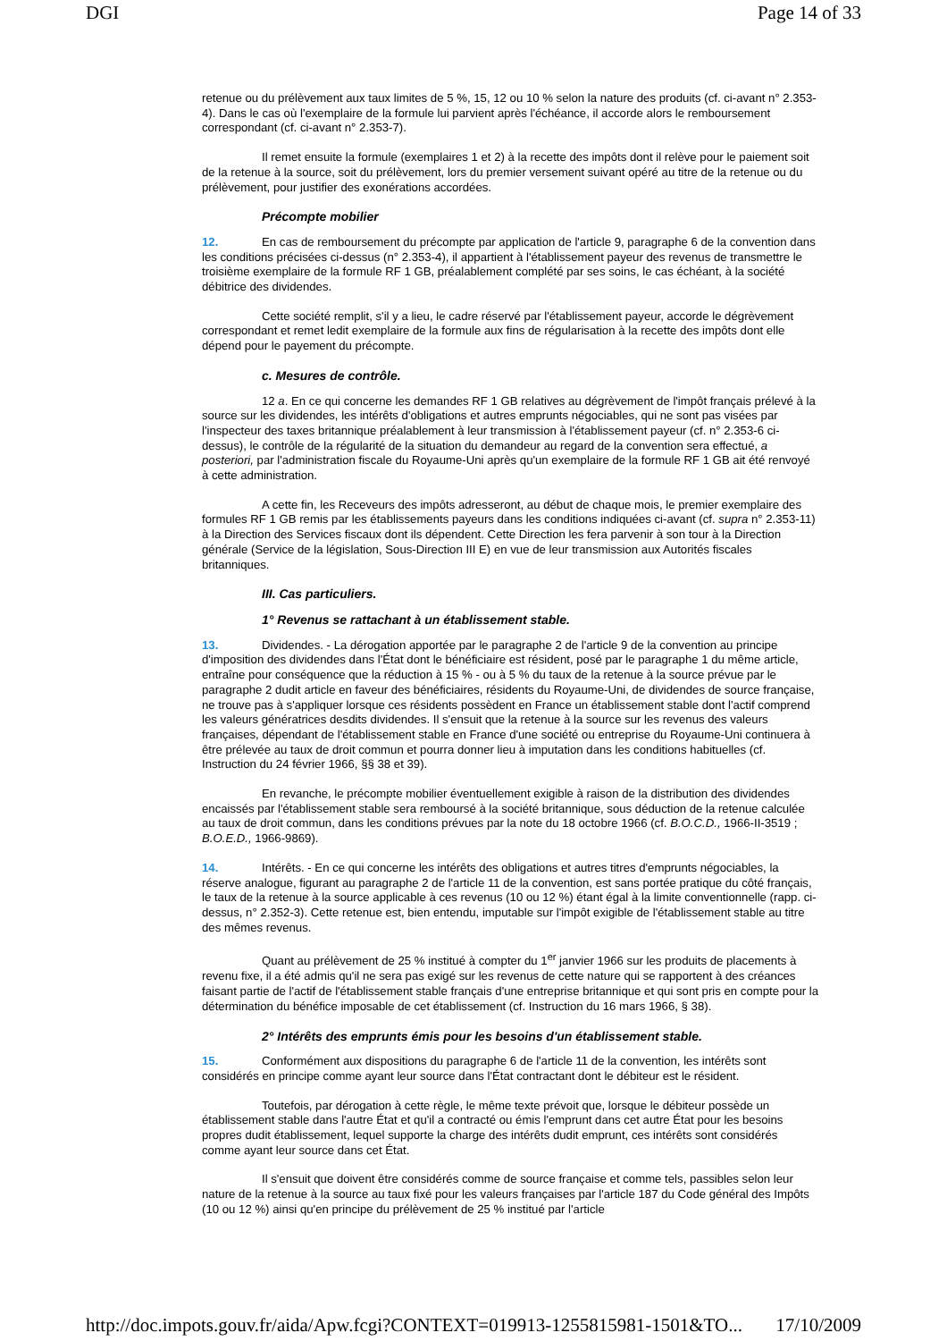DGI Page 14 of 33
retenue ou du prélèvement aux taux limites de 5 %, 15, 12 ou 10 % selon la nature des produits (cf. ci-avant n° 2.353-4). Dans le cas où l'exemplaire de la formule lui parvient après l'échéance, il accorde alors le remboursement correspondant (cf. ci-avant n° 2.353-7).
Il remet ensuite la formule (exemplaires 1 et 2) à la recette des impôts dont il relève pour le paiement soit de la retenue à la source, soit du prélèvement, lors du premier versement suivant opéré au titre de la retenue ou du prélèvement, pour justifier des exonérations accordées.
Précompte mobilier
12. En cas de remboursement du précompte par application de l'article 9, paragraphe 6 de la convention dans les conditions précisées ci-dessus (n° 2.353-4), il appartient à l'établissement payeur des revenus de transmettre le troisième exemplaire de la formule RF 1 GB, préalablement complété par ses soins, le cas échéant, à la société débitrice des dividendes.
Cette société remplit, s'il y a lieu, le cadre réservé par l'établissement payeur, accorde le dégrèvement correspondant et remet ledit exemplaire de la formule aux fins de régularisation à la recette des impôts dont elle dépend pour le payement du précompte.
c. Mesures de contrôle.
12 a. En ce qui concerne les demandes RF 1 GB relatives au dégrèvement de l'impôt français prélevé à la source sur les dividendes, les intérêts d'obligations et autres emprunts négociables, qui ne sont pas visées par l'inspecteur des taxes britannique préalablement à leur transmission à l'établissement payeur (cf. n° 2.353-6 ci-dessus), le contrôle de la régularité de la situation du demandeur au regard de la convention sera effectué, a posteriori, par l'administration fiscale du Royaume-Uni après qu'un exemplaire de la formule RF 1 GB ait été renvoyé à cette administration.
A cette fin, les Receveurs des impôts adresseront, au début de chaque mois, le premier exemplaire des formules RF 1 GB remis par les établissements payeurs dans les conditions indiquées ci-avant (cf. supra n° 2.353-11) à la Direction des Services fiscaux dont ils dépendent. Cette Direction les fera parvenir à son tour à la Direction générale (Service de la législation, Sous-Direction III E) en vue de leur transmission aux Autorités fiscales britanniques.
III. Cas particuliers.
1° Revenus se rattachant à un établissement stable.
13. Dividendes. - La dérogation apportée par le paragraphe 2 de l'article 9 de la convention au principe d'imposition des dividendes dans l'État dont le bénéficiaire est résident, posé par le paragraphe 1 du même article, entraîne pour conséquence que la réduction à 15 % - ou à 5 % du taux de la retenue à la source prévue par le paragraphe 2 dudit article en faveur des bénéficiaires, résidents du Royaume-Uni, de dividendes de source française, ne trouve pas à s'appliquer lorsque ces résidents possèdent en France un établissement stable dont l'actif comprend les valeurs génératrices desdits dividendes. Il s'ensuit que la retenue à la source sur les revenus des valeurs françaises, dépendant de l'établissement stable en France d'une société ou entreprise du Royaume-Uni continuera à être prélevée au taux de droit commun et pourra donner lieu à imputation dans les conditions habituelles (cf. Instruction du 24 février 1966, §§ 38 et 39).
En revanche, le précompte mobilier éventuellement exigible à raison de la distribution des dividendes encaissés par l'établissement stable sera remboursé à la société britannique, sous déduction de la retenue calculée au taux de droit commun, dans les conditions prévues par la note du 18 octobre 1966 (cf. B.O.C.D., 1966-II-3519 ; B.O.E.D., 1966-9869).
14. Intérêts. - En ce qui concerne les intérêts des obligations et autres titres d'emprunts négociables, la réserve analogue, figurant au paragraphe 2 de l'article 11 de la convention, est sans portée pratique du côté français, le taux de la retenue à la source applicable à ces revenus (10 ou 12 %) étant égal à la limite conventionnelle (rapp. ci-dessus, n° 2.352-3). Cette retenue est, bien entendu, imputable sur l'impôt exigible de l'établissement stable au titre des mêmes revenus.
Quant au prélèvement de 25 % institué à compter du 1<sup>er</sup> janvier 1966 sur les produits de placements à revenu fixe, il a été admis qu'il ne sera pas exigé sur les revenus de cette nature qui se rapportent à des créances faisant partie de l'actif de l'établissement stable français d'une entreprise britannique et qui sont pris en compte pour la détermination du bénéfice imposable de cet établissement (cf. Instruction du 16 mars 1966, § 38).
2° Intérêts des emprunts émis pour les besoins d'un établissement stable.
15. Conformément aux dispositions du paragraphe 6 de l'article 11 de la convention, les intérêts sont considérés en principe comme ayant leur source dans l'État contractant dont le débiteur est le résident.
Toutefois, par dérogation à cette règle, le même texte prévoit que, lorsque le débiteur possède un établissement stable dans l'autre État et qu'il a contracté ou émis l'emprunt dans cet autre État pour les besoins propres dudit établissement, lequel supporte la charge des intérêts dudit emprunt, ces intérêts sont considérés comme ayant leur source dans cet État.
Il s'ensuit que doivent être considérés comme de source française et comme tels, passibles selon leur nature de la retenue à la source au taux fixé pour les valeurs françaises par l'article 187 du Code général des Impôts (10 ou 12 %) ainsi qu'en principe du prélèvement de 25 % institué par l'article
http://doc.impots.gouv.fr/aida/Apw.fcgi?CONTEXT=019913-1255815981-1501&TO... 17/10/2009